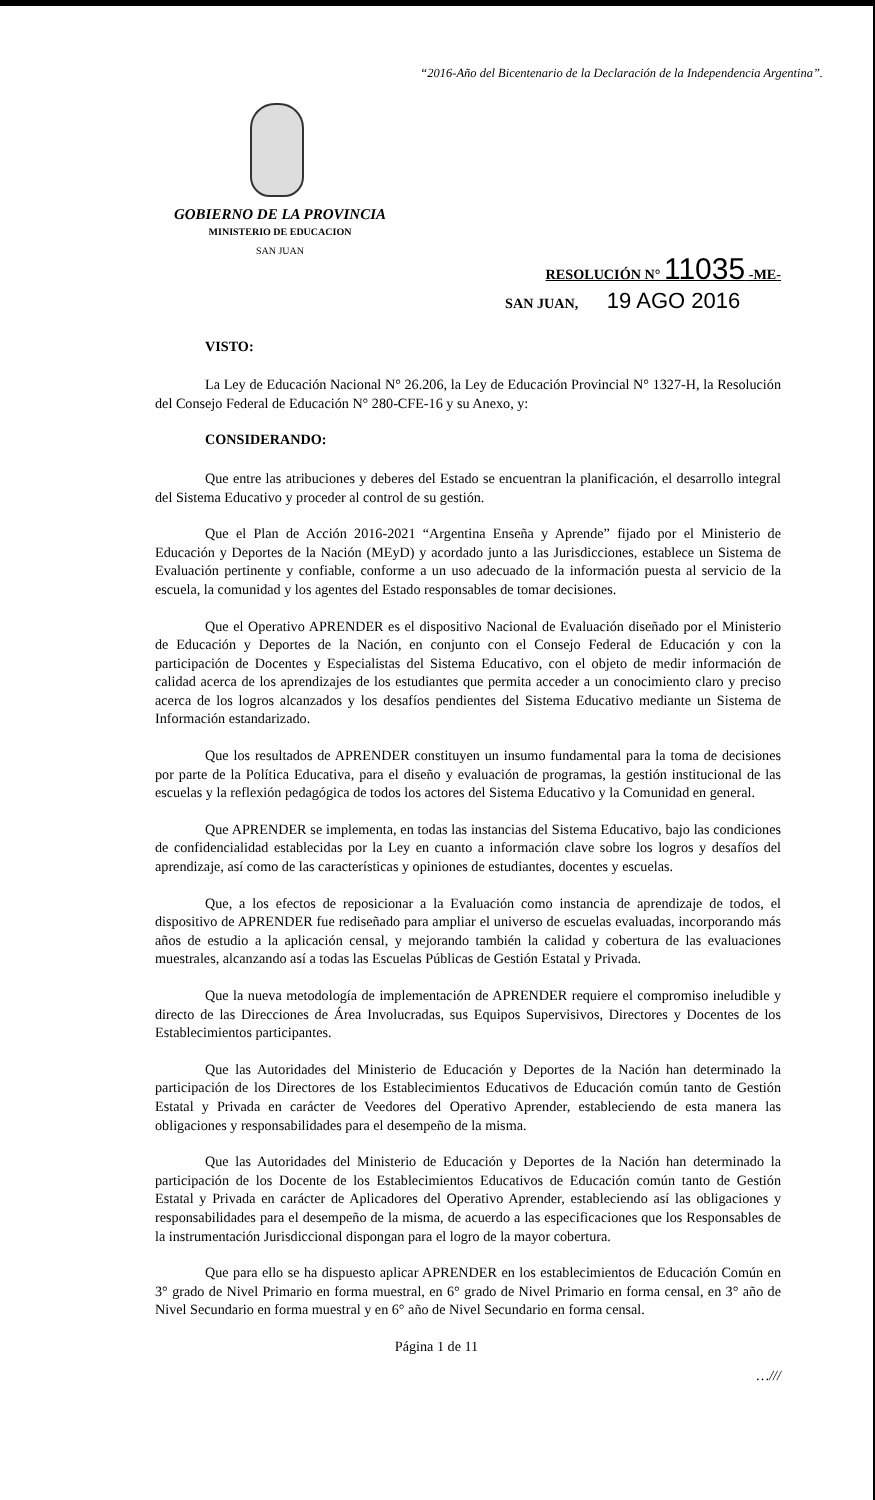“2016-Año del Bicentenario de la Declaración de la Independencia Argentina”.
GOBIERNO DE LA PROVINCIA
MINISTERIO DE EDUCACION
SAN JUAN
RESOLUCIÓN N° 11035 -ME-
SAN JUAN, 19 AGO 2016
VISTO:
La Ley de Educación Nacional N° 26.206, la Ley de Educación Provincial N° 1327-H, la Resolución del Consejo Federal de Educación N° 280-CFE-16 y su Anexo, y:
CONSIDERANDO:
Que entre las atribuciones y deberes del Estado se encuentran la planificación, el desarrollo integral del Sistema Educativo y proceder al control de su gestión.
Que el Plan de Acción 2016-2021 “Argentina Enseña y Aprende” fijado por el Ministerio de Educación y Deportes de la Nación (MEyD) y acordado junto a las Jurisdicciones, establece un Sistema de Evaluación pertinente y confiable, conforme a un uso adecuado de la información puesta al servicio de la escuela, la comunidad y los agentes del Estado responsables de tomar decisiones.
Que el Operativo APRENDER es el dispositivo Nacional de Evaluación diseñado por el Ministerio de Educación y Deportes de la Nación, en conjunto con el Consejo Federal de Educación y con la participación de Docentes y Especialistas del Sistema Educativo, con el objeto de medir información de calidad acerca de los aprendizajes de los estudiantes que permita acceder a un conocimiento claro y preciso acerca de los logros alcanzados y los desafíos pendientes del Sistema Educativo mediante un Sistema de Información estandarizado.
Que los resultados de APRENDER constituyen un insumo fundamental para la toma de decisiones por parte de la Política Educativa, para el diseño y evaluación de programas, la gestión institucional de las escuelas y la reflexión pedagógica de todos los actores del Sistema Educativo y la Comunidad en general.
Que APRENDER se implementa, en todas las instancias del Sistema Educativo, bajo las condiciones de confidencialidad establecidas por la Ley en cuanto a información clave sobre los logros y desafíos del aprendizaje, así como de las características y opiniones de estudiantes, docentes y escuelas.
Que, a los efectos de reposicionar a la Evaluación como instancia de aprendizaje de todos, el dispositivo de APRENDER fue rediseñado para ampliar el universo de escuelas evaluadas, incorporando más años de estudio a la aplicación censal, y mejorando también la calidad y cobertura de las evaluaciones muestrales, alcanzando así a todas las Escuelas Públicas de Gestión Estatal y Privada.
Que la nueva metodología de implementación de APRENDER requiere el compromiso ineludible y directo de las Direcciones de Área Involucradas, sus Equipos Supervisivos, Directores y Docentes de los Establecimientos participantes.
Que las Autoridades del Ministerio de Educación y Deportes de la Nación han determinado la participación de los Directores de los Establecimientos Educativos de Educación común tanto de Gestión Estatal y Privada en carácter de Veedores del Operativo Aprender, estableciendo de esta manera las obligaciones y responsabilidades para el desempeño de la misma.
Que las Autoridades del Ministerio de Educación y Deportes de la Nación han determinado la participación de los Docente de los Establecimientos Educativos de Educación común tanto de Gestión Estatal y Privada en carácter de Aplicadores del Operativo Aprender, estableciendo así las obligaciones y responsabilidades para el desempeño de la misma, de acuerdo a las especificaciones que los Responsables de la instrumentación Jurisdiccional dispongan para el logro de la mayor cobertura.
Que para ello se ha dispuesto aplicar APRENDER en los establecimientos de Educación Común en 3° grado de Nivel Primario en forma muestral, en 6° grado de Nivel Primario en forma censal, en 3° año de Nivel Secundario en forma muestral y en 6° año de Nivel Secundario en forma censal.
Página 1 de 11
…///